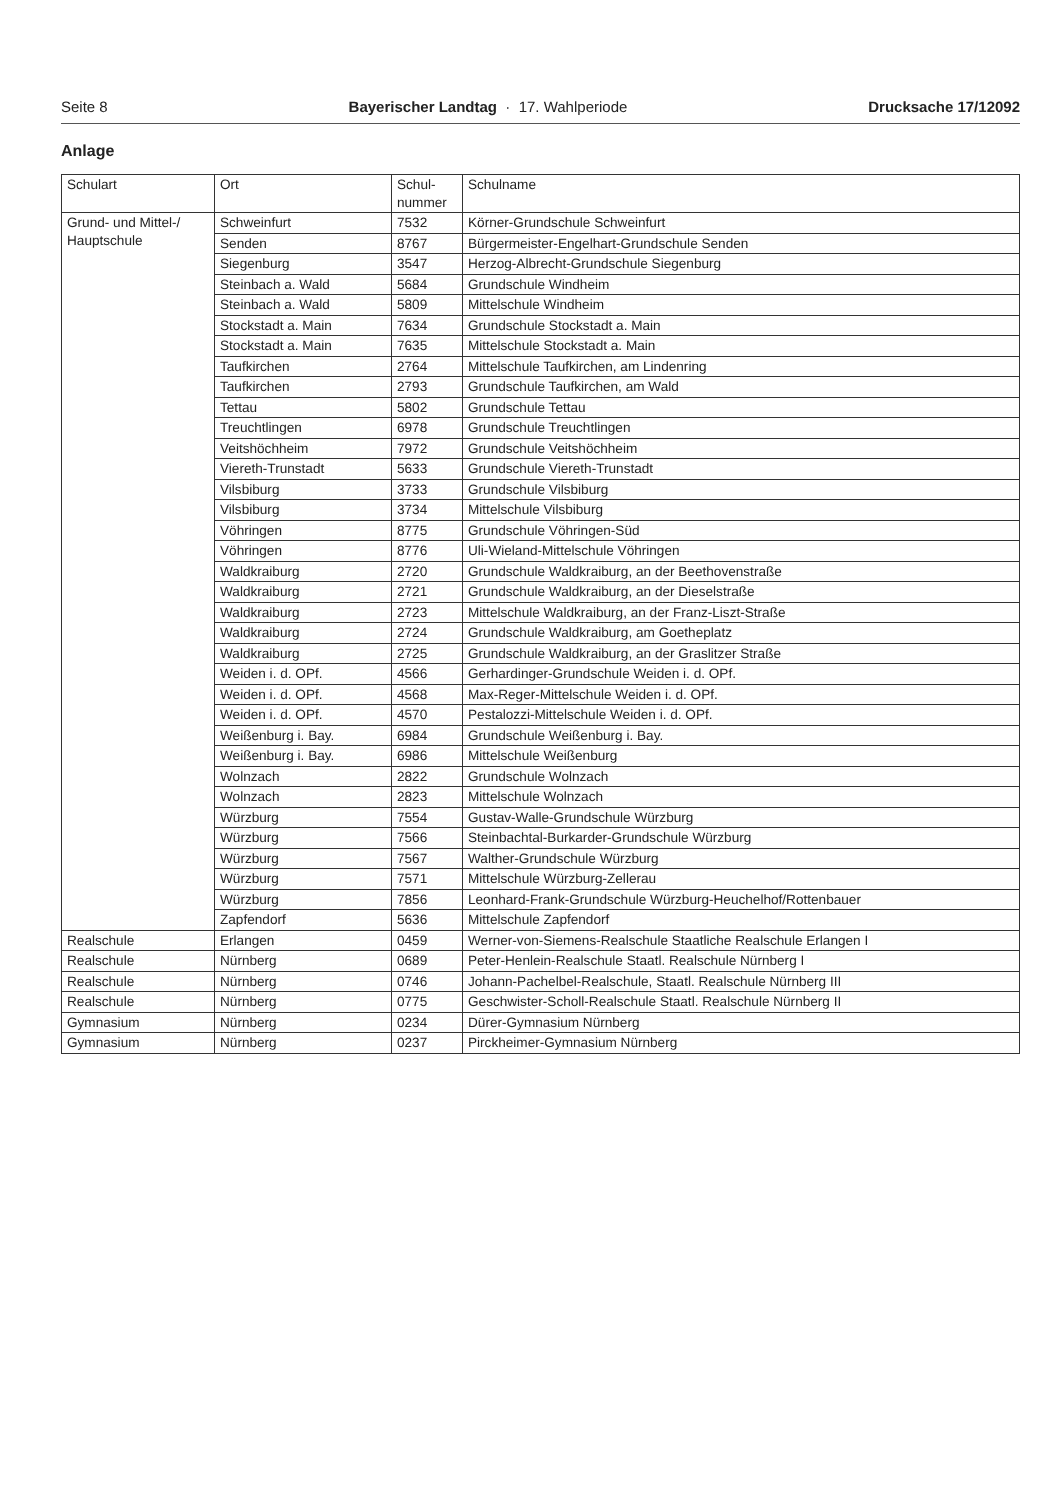Seite 8 Bayerischer Landtag · 17. Wahlperiode Drucksache 17/12092
Anlage
| Schulart | Ort | Schul- nummer | Schulname |
| --- | --- | --- | --- |
| Grund- und Mittel-/ Hauptschule | Schweinfurt | 7532 | Körner-Grundschule Schweinfurt |
| | Senden | 8767 | Bürgermeister-Engelhart-Grundschule Senden |
| | Siegenburg | 3547 | Herzog-Albrecht-Grundschule Siegenburg |
| | Steinbach a. Wald | 5684 | Grundschule Windheim |
| | Steinbach a. Wald | 5809 | Mittelschule Windheim |
| | Stockstadt a. Main | 7634 | Grundschule Stockstadt a. Main |
| | Stockstadt a. Main | 7635 | Mittelschule Stockstadt a. Main |
| | Taufkirchen | 2764 | Mittelschule Taufkirchen, am Lindenring |
| | Taufkirchen | 2793 | Grundschule Taufkirchen, am Wald |
| | Tettau | 5802 | Grundschule Tettau |
| | Treuchtlingen | 6978 | Grundschule Treuchtlingen |
| | Veitshöchheim | 7972 | Grundschule Veitshöchheim |
| | Viereth-Trunstadt | 5633 | Grundschule Viereth-Trunstadt |
| | Vilsbiburg | 3733 | Grundschule Vilsbiburg |
| | Vilsbiburg | 3734 | Mittelschule Vilsbiburg |
| | Vöhringen | 8775 | Grundschule Vöhringen-Süd |
| | Vöhringen | 8776 | Uli-Wieland-Mittelschule Vöhringen |
| | Waldkraiburg | 2720 | Grundschule Waldkraiburg, an der Beethovenstraße |
| | Waldkraiburg | 2721 | Grundschule Waldkraiburg, an der Dieselstraße |
| | Waldkraiburg | 2723 | Mittelschule Waldkraiburg, an der Franz-Liszt-Straße |
| | Waldkraiburg | 2724 | Grundschule Waldkraiburg, am Goetheplatz |
| | Waldkraiburg | 2725 | Grundschule Waldkraiburg, an der Graslitzer Straße |
| | Weiden i. d. OPf. | 4566 | Gerhardinger-Grundschule Weiden i. d. OPf. |
| | Weiden i. d. OPf. | 4568 | Max-Reger-Mittelschule Weiden i. d. OPf. |
| | Weiden i. d. OPf. | 4570 | Pestalozzi-Mittelschule Weiden i. d. OPf. |
| | Weißenburg i. Bay. | 6984 | Grundschule Weißenburg i. Bay. |
| | Weißenburg i. Bay. | 6986 | Mittelschule Weißenburg |
| | Wolnzach | 2822 | Grundschule Wolnzach |
| | Wolnzach | 2823 | Mittelschule Wolnzach |
| | Würzburg | 7554 | Gustav-Walle-Grundschule Würzburg |
| | Würzburg | 7566 | Steinbachtal-Burkarder-Grundschule Würzburg |
| | Würzburg | 7567 | Walther-Grundschule Würzburg |
| | Würzburg | 7571 | Mittelschule Würzburg-Zellerau |
| | Würzburg | 7856 | Leonhard-Frank-Grundschule Würzburg-Heuchelhof/Rottenbauer |
| | Zapfendorf | 5636 | Mittelschule Zapfendorf |
| Realschule | Erlangen | 0459 | Werner-von-Siemens-Realschule Staatliche Realschule Erlangen I |
| Realschule | Nürnberg | 0689 | Peter-Henlein-Realschule Staatl. Realschule Nürnberg I |
| Realschule | Nürnberg | 0746 | Johann-Pachelbel-Realschule, Staatl. Realschule Nürnberg III |
| Realschule | Nürnberg | 0775 | Geschwister-Scholl-Realschule Staatl. Realschule Nürnberg II |
| Gymnasium | Nürnberg | 0234 | Dürer-Gymnasium Nürnberg |
| Gymnasium | Nürnberg | 0237 | Pirckheimer-Gymnasium Nürnberg |